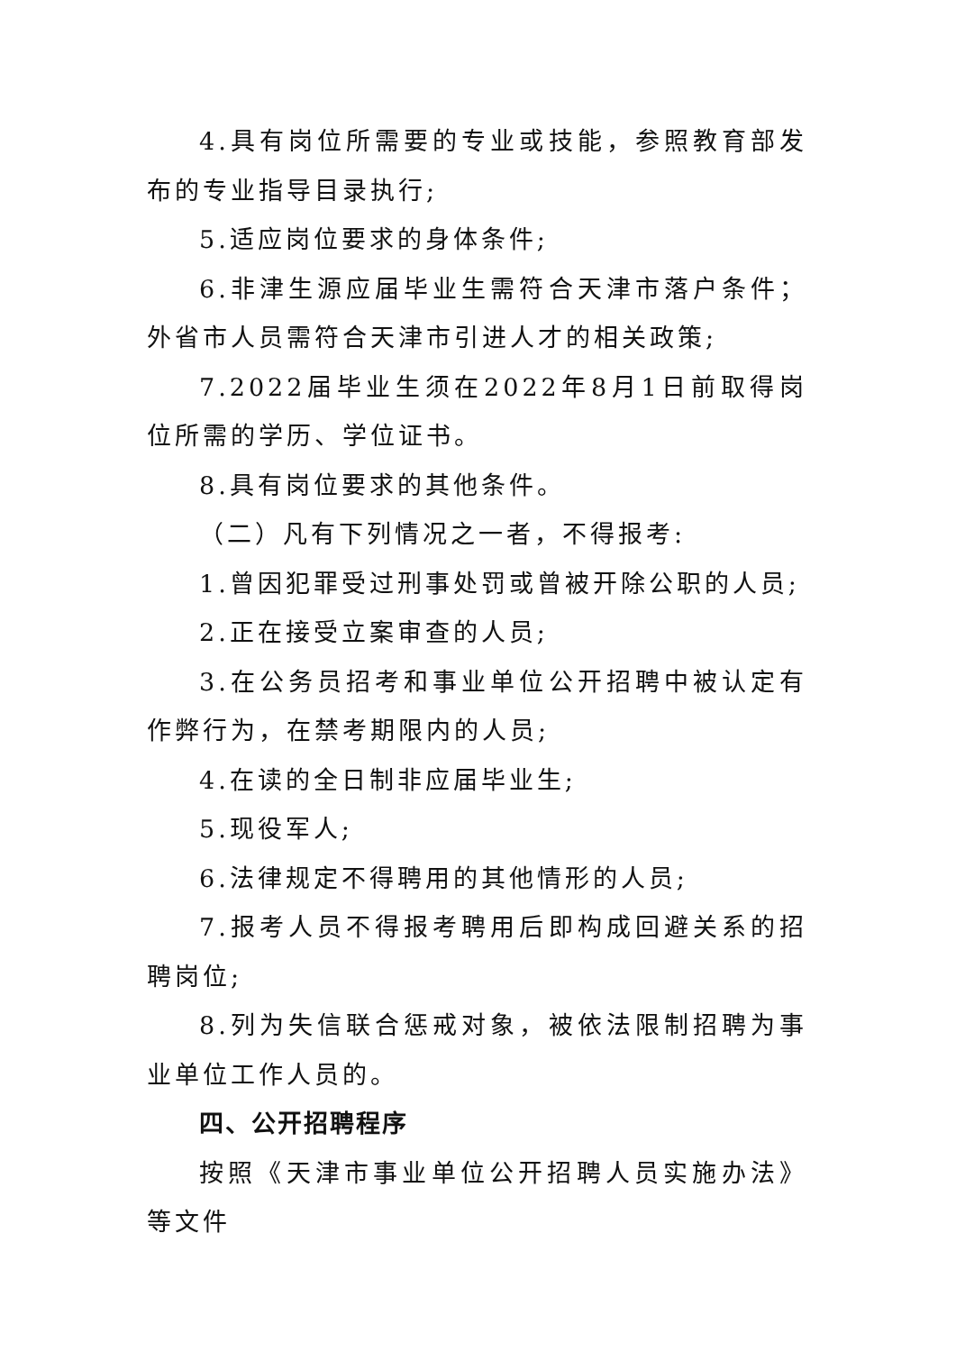4.具有岗位所需要的专业或技能，参照教育部发布的专业指导目录执行;
5.适应岗位要求的身体条件;
6.非津生源应届毕业生需符合天津市落户条件；外省市人员需符合天津市引进人才的相关政策;
7.2022届毕业生须在2022年8月1日前取得岗位所需的学历、学位证书。
8.具有岗位要求的其他条件。
（二）凡有下列情况之一者，不得报考:
1.曾因犯罪受过刑事处罚或曾被开除公职的人员;
2.正在接受立案审查的人员;
3.在公务员招考和事业单位公开招聘中被认定有作弊行为，在禁考期限内的人员;
4.在读的全日制非应届毕业生;
5.现役军人;
6.法律规定不得聘用的其他情形的人员;
7.报考人员不得报考聘用后即构成回避关系的招聘岗位;
8.列为失信联合惩戒对象，被依法限制招聘为事业单位工作人员的。
四、公开招聘程序
按照《天津市事业单位公开招聘人员实施办法》等文件